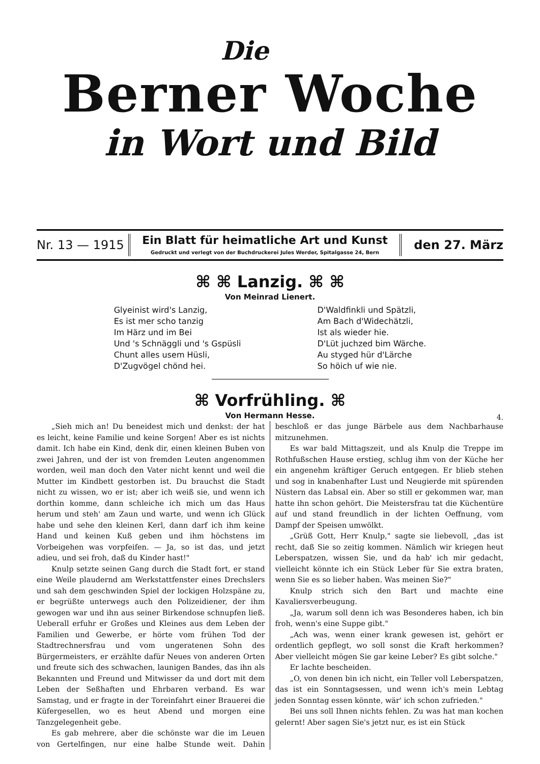Die
Berner Woche
in Wort und Bild
Nr. 13 — 1915
Ein Blatt für heimatliche Art und Kunst
Gedruckt und verlegt von der Buchdruckerei Jules Werder, Spitalgasse 24, Bern
den 27. März
⌘ ⌘ Lanzig. ⌘ ⌘
Von Meinrad Lienert.
Glyeinist wird's Lanzig,
Es ist mer scho tanzig
Im Härz und im Bei
Und 's Schnäggli und 's Gspüsli
Chunt alles usem Hüsli,
D'Zugvögel chönd hei.
D'Waldfinkli und Spätzli,
Am Bach d'Widechätzli,
Ist als wieder hie.
D'Lüt juchzed bim Wärche.
Au styged hür d'Lärche
So höich uf wie nie.
⌘ Vorfrühling. ⌘
Von Hermann Hesse.
4.
„Sieh mich an! Du beneidest mich und denkst: der hat es leicht, keine Familie und keine Sorgen! Aber es ist nichts damit. Ich habe ein Kind, denk dir, einen kleinen Buben von zwei Jahren, und der ist von fremden Leuten angenommen worden, weil man doch den Vater nicht kennt und weil die Mutter im Kindbett gestorben ist. Du brauchst die Stadt nicht zu wissen, wo er ist; aber ich weiß sie, und wenn ich dorthin komme, dann schleiche ich mich um das Haus herum und steh' am Zaun und warte, und wenn ich Glück habe und sehe den kleinen Kerl, dann darf ich ihm keine Hand und keinen Kuß geben und ihm höchstens im Vorbeigehen was vorpfeifen. — Ja, so ist das, und jetzt adieu, und sei froh, daß du Kinder hast!"
Knulp setzte seinen Gang durch die Stadt fort, er stand eine Weile plaudernd am Werkstattfenster eines Drechslers und sah dem geschwinden Spiel der lockigen Holzspäne zu, er begrüßte unterwegs auch den Polizeidiener, der ihm gewogen war und ihn aus seiner Birkendose schnupfen ließ. Ueberall erfuhr er Großes und Kleines aus dem Leben der Familien und Gewerbe, er hörte vom frühen Tod der Stadtrechnersfrau und vom ungeratenen Sohn des Bürgermeisters, er erzählte dafür Neues von anderen Orten und freute sich des schwachen, launigen Bandes, das ihn als Bekannten und Freund und Mitwisser da und dort mit dem Leben der Seßhaften und Ehrbaren verband. Es war Samstag, und er fragte in der Toreinfahrt einer Brauerei die Küfergesellen, wo es heut Abend und morgen eine Tanzgelegenheit gebe.
Es gab mehrere, aber die schönste war die im Leuen von Gertelfingen, nur eine halbe Stunde weit. Dahin beschloß er das junge Bärbele aus dem Nachbarhause mitzunehmen.
Es war bald Mittagszeit, und als Knulp die Treppe im Rothfußschen Hause erstieg, schlug ihm von der Küche her ein angenehm kräftiger Geruch entgegen. Er blieb stehen und sog in knabenhafter Lust und Neugierde mit spürenden Nüstern das Labsal ein. Aber so still er gekommen war, man hatte ihn schon gehört. Die Meistersfrau tat die Küchentüre auf und stand freundlich in der lichten Oeffnung, vom Dampf der Speisen umwölkt.
„Grüß Gott, Herr Knulp," sagte sie liebevoll, „das ist recht, daß Sie so zeitig kommen. Nämlich wir kriegen heut Leberspatzen, wissen Sie, und da hab' ich mir gedacht, vielleicht könnte ich ein Stück Leber für Sie extra braten, wenn Sie es so lieber haben. Was meinen Sie?"
Knulp strich sich den Bart und machte eine Kavaliersverbeugung.
„Ja, warum soll denn ich was Besonderes haben, ich bin froh, wenn's eine Suppe gibt."
„Ach was, wenn einer krank gewesen ist, gehört er ordentlich gepflegt, wo soll sonst die Kraft herkommen? Aber vielleicht mögen Sie gar keine Leber? Es gibt solche."
Er lachte bescheiden.
„O, von denen bin ich nicht, ein Teller voll Leberspatzen, das ist ein Sonntagsessen, und wenn ich's mein Lebtag jeden Sonntag essen könnte, wär' ich schon zufrieden."
Bei uns soll Ihnen nichts fehlen. Zu was hat man kochen gelernt! Aber sagen Sie's jetzt nur, es ist ein Stück